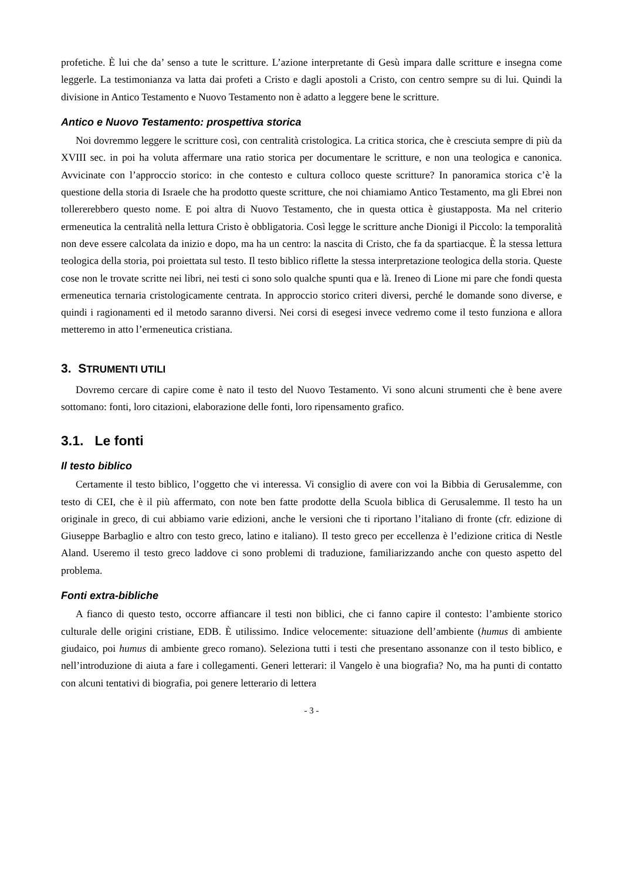profetiche. È lui che da’ senso a tute le scritture. L’azione interpretante di Gesù impara dalle scritture e insegna come leggerle. La testimonianza va latta dai profeti a Cristo e dagli apostoli a Cristo, con centro sempre su di lui. Quindi la divisione in Antico Testamento e Nuovo Testamento non è adatto a leggere bene le scritture.
Antico e Nuovo Testamento: prospettiva storica
Noi dovremmo leggere le scritture così, con centralità cristologica. La critica storica, che è cresciuta sempre di più da XVIII sec. in poi ha voluta affermare una ratio storica per documentare le scritture, e non una teologica e canonica. Avvicinate con l’approccio storico: in che contesto e cultura colloco queste scritture? In panoramica storica c’è la questione della storia di Israele che ha prodotto queste scritture, che noi chiamiamo Antico Testamento, ma gli Ebrei non tollererebbero questo nome. E poi altra di Nuovo Testamento, che in questa ottica è giustapposta. Ma nel criterio ermeneutica la centralità nella lettura Cristo è obbligatoria. Così legge le scritture anche Dionigi il Piccolo: la temporalità non deve essere calcolata da inizio e dopo, ma ha un centro: la nascita di Cristo, che fa da spartiacque. È la stessa lettura teologica della storia, poi proiettata sul testo. Il testo biblico riflette la stessa interpretazione teologica della storia. Queste cose non le trovate scritte nei libri, nei testi ci sono solo qualche spunti qua e là. Ireneo di Lione mi pare che fondi questa ermeneutica ternaria cristologicamente centrata. In approccio storico criteri diversi, perché le domande sono diverse, e quindi i ragionamenti ed il metodo saranno diversi. Nei corsi di esegesi invece vedremo come il testo funziona e allora metteremo in atto l’ermeneutica cristiana.
3. STRUMENTI UTILI
Dovremo cercare di capire come è nato il testo del Nuovo Testamento. Vi sono alcuni strumenti che è bene avere sottomano: fonti, loro citazioni, elaborazione delle fonti, loro ripensamento grafico.
3.1. Le fonti
Il testo biblico
Certamente il testo biblico, l’oggetto che vi interessa. Vi consiglio di avere con voi la Bibbia di Gerusalemme, con testo di CEI, che è il più affermato, con note ben fatte prodotte della Scuola biblica di Gerusalemme. Il testo ha un originale in greco, di cui abbiamo varie edizioni, anche le versioni che ti riportano l’italiano di fronte (cfr. edizione di Giuseppe Barbaglio e altro con testo greco, latino e italiano). Il testo greco per eccellenza è l’edizione critica di Nestle Aland. Useremo il testo greco laddove ci sono problemi di traduzione, familiarizzando anche con questo aspetto del problema.
Fonti extra-bibliche
A fianco di questo testo, occorre affiancare il testi non biblici, che ci fanno capire il contesto: l’ambiente storico culturale delle origini cristiane, EDB. È utilissimo. Indice velocemente: situazione dell’ambiente (humus di ambiente giudaico, poi humus di ambiente greco romano). Seleziona tutti i testi che presentano assonanze con il testo biblico, e nell’introduzione di aiuta a fare i collegamenti. Generi letterari: il Vangelo è una biografia? No, ma ha punti di contatto con alcuni tentativi di biografia, poi genere letterario di lettera
- 3 -